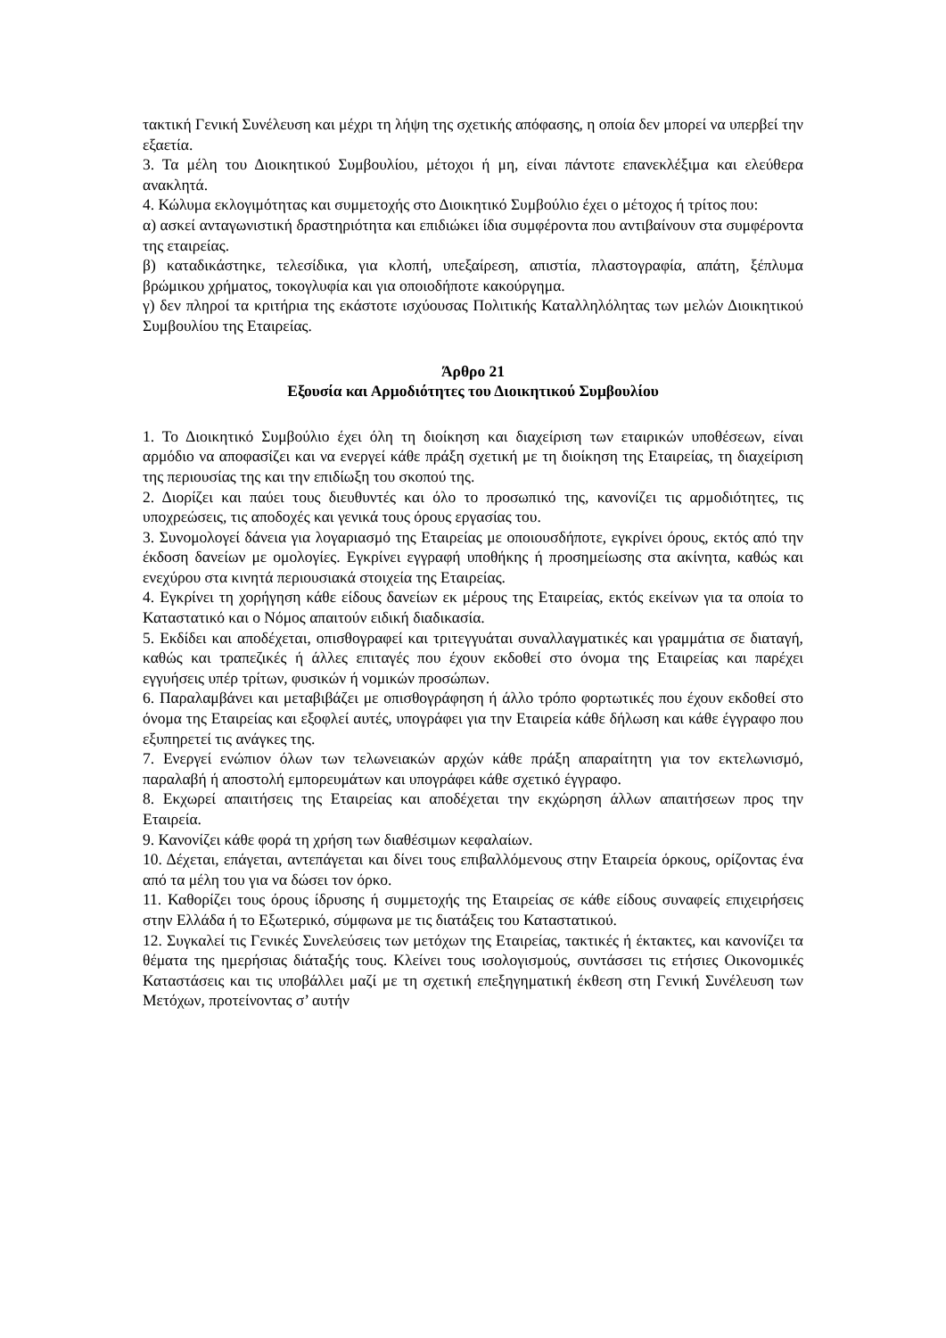τακτική Γενική Συνέλευση και μέχρι τη λήψη της σχετικής απόφασης, η οποία δεν μπορεί να υπερβεί την εξαετία.
3. Τα μέλη του Διοικητικού Συμβουλίου, μέτοχοι ή μη, είναι πάντοτε επανεκλέξιμα και ελεύθερα ανακλητά.
4. Κώλυμα εκλογιμότητας και συμμετοχής στο Διοικητικό Συμβούλιο έχει ο μέτοχος ή τρίτος που:
α) ασκεί ανταγωνιστική δραστηριότητα και επιδιώκει ίδια συμφέροντα που αντιβαίνουν στα συμφέροντα της εταιρείας.
β) καταδικάστηκε, τελεσίδικα, για κλοπή, υπεξαίρεση, απιστία, πλαστογραφία, απάτη, ξέπλυμα βρώμικου χρήματος, τοκογλυφία και για οποιοδήποτε κακούργημα.
γ) δεν πληροί τα κριτήρια της εκάστοτε ισχύουσας Πολιτικής Καταλληλόλητας των μελών Διοικητικού Συμβουλίου της Εταιρείας.
Άρθρο 21
Εξουσία και Αρμοδιότητες του Διοικητικού Συμβουλίου
1. Το Διοικητικό Συμβούλιο έχει όλη τη διοίκηση και διαχείριση των εταιρικών υποθέσεων, είναι αρμόδιο να αποφασίζει και να ενεργεί κάθε πράξη σχετική με τη διοίκηση της Εταιρείας, τη διαχείριση της περιουσίας της και την επιδίωξη του σκοπού της.
2. Διορίζει και παύει τους διευθυντές και όλο το προσωπικό της, κανονίζει τις αρμοδιότητες, τις υποχρεώσεις, τις αποδοχές και γενικά τους όρους εργασίας του.
3. Συνομολογεί δάνεια για λογαριασμό της Εταιρείας με οποιουσδήποτε, εγκρίνει όρους, εκτός από την έκδοση δανείων με ομολογίες. Εγκρίνει εγγραφή υποθήκης ή προσημείωσης στα ακίνητα, καθώς και ενεχύρου στα κινητά περιουσιακά στοιχεία της Εταιρείας.
4. Εγκρίνει τη χορήγηση κάθε είδους δανείων εκ μέρους της Εταιρείας, εκτός εκείνων για τα οποία το Καταστατικό και ο Νόμος απαιτούν ειδική διαδικασία.
5. Εκδίδει και αποδέχεται, οπισθογραφεί και τριτεγγυάται συναλλαγματικές και γραμμάτια σε διαταγή, καθώς και τραπεζικές ή άλλες επιταγές που έχουν εκδοθεί στο όνομα της Εταιρείας και παρέχει εγγυήσεις υπέρ τρίτων, φυσικών ή νομικών προσώπων.
6. Παραλαμβάνει και μεταβιβάζει με οπισθογράφηση ή άλλο τρόπο φορτωτικές που έχουν εκδοθεί στο όνομα της Εταιρείας και εξοφλεί αυτές, υπογράφει για την Εταιρεία κάθε δήλωση και κάθε έγγραφο που εξυπηρετεί τις ανάγκες της.
7. Ενεργεί ενώπιον όλων των τελωνειακών αρχών κάθε πράξη απαραίτητη για τον εκτελωνισμό, παραλαβή ή αποστολή εμπορευμάτων και υπογράφει κάθε σχετικό έγγραφο.
8. Εκχωρεί απαιτήσεις της Εταιρείας και αποδέχεται την εκχώρηση άλλων απαιτήσεων προς την Εταιρεία.
9. Κανονίζει κάθε φορά τη χρήση των διαθέσιμων κεφαλαίων.
10. Δέχεται, επάγεται, αντεπάγεται και δίνει τους επιβαλλόμενους στην Εταιρεία όρκους, ορίζοντας ένα από τα μέλη του για να δώσει τον όρκο.
11. Καθορίζει τους όρους ίδρυσης ή συμμετοχής της Εταιρείας σε κάθε είδους συναφείς επιχειρήσεις στην Ελλάδα ή το Εξωτερικό, σύμφωνα με τις διατάξεις του Καταστατικού.
12. Συγκαλεί τις Γενικές Συνελεύσεις των μετόχων της Εταιρείας, τακτικές ή έκτακτες, και κανονίζει τα θέματα της ημερήσιας διάταξής τους. Κλείνει τους ισολογισμούς, συντάσσει τις ετήσιες Οικονομικές Καταστάσεις και τις υποβάλλει μαζί με τη σχετική επεξηγηματική έκθεση στη Γενική Συνέλευση των Μετόχων, προτείνοντας σ’ αυτήν